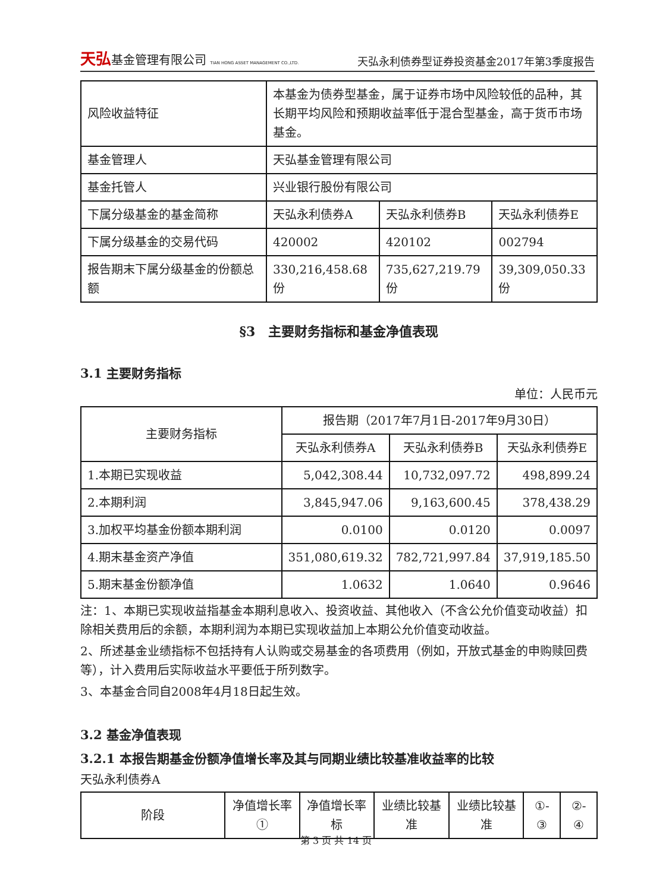天弘基金管理有限公司 TIAN HONG ASSET MANAGEMENT CO.,LTD.
天弘永利债券型证券投资基金2017年第3季度报告
| 风险收益特征 | 本基金为债券型基金，属于证券市场中风险较低的品种，其长期平均风险和预期收益率低于混合型基金，高于货币市场基金。 | | |
| 基金管理人 | 天弘基金管理有限公司 | | |
| 基金托管人 | 兴业银行股份有限公司 | | |
| 下属分级基金的基金简称 | 天弘永利债券A | 天弘永利债券B | 天弘永利债券E |
| 下属分级基金的交易代码 | 420002 | 420102 | 002794 |
| 报告期末下属分级基金的份额总额 | 330,216,458.68份 | 735,627,219.79份 | 39,309,050.33份 |
§3　主要财务指标和基金净值表现
3.1 主要财务指标
单位：人民币元
| 主要财务指标 | 报告期（2017年7月1日-2017年9月30日） | | |
| --- | --- | --- | --- |
| | 天弘永利债券A | 天弘永利债券B | 天弘永利债券E |
| 1.本期已实现收益 | 5,042,308.44 | 10,732,097.72 | 498,899.24 |
| 2.本期利润 | 3,845,947.06 | 9,163,600.45 | 378,438.29 |
| 3.加权平均基金份额本期利润 | 0.0100 | 0.0120 | 0.0097 |
| 4.期末基金资产净值 | 351,080,619.32 | 782,721,997.84 | 37,919,185.50 |
| 5.期末基金份额净值 | 1.0632 | 1.0640 | 0.9646 |
注：1、本期已实现收益指基金本期利息收入、投资收益、其他收入（不含公允价值变动收益）扣除相关费用后的余额，本期利润为本期已实现收益加上本期公允价值变动收益。
2、所述基金业绩指标不包括持有人认购或交易基金的各项费用（例如，开放式基金的申购赎回费等），计入费用后实际收益水平要低于所列数字。
3、本基金合同自2008年4月18日起生效。
3.2 基金净值表现
3.2.1 本报告期基金份额净值增长率及其与同期业绩比较基准收益率的比较
天弘永利债券A
| 阶段 | 净值增长率① | 净值增长率标 | 业绩比较基准 | 业绩比较基准 | ①-③ | ②-④ |
| --- | --- | --- | --- | --- | --- | --- |
第 3 页 共 14 页